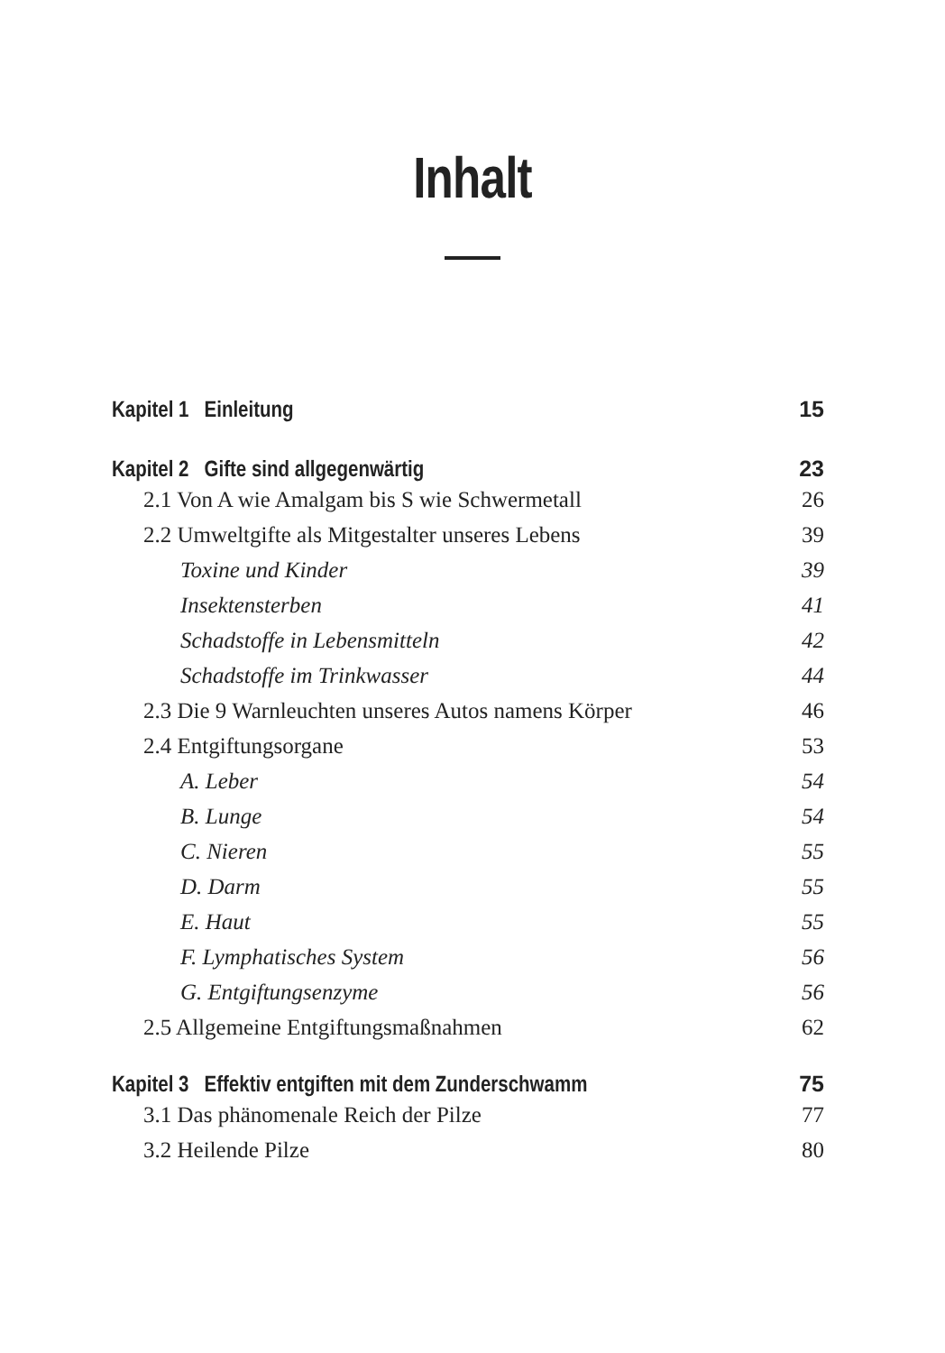Inhalt
Kapitel 1 Einleitung 15
Kapitel 2 Gifte sind allgegenwärtig 23
2.1 Von A wie Amalgam bis S wie Schwermetall 26
2.2 Umweltgifte als Mitgestalter unseres Lebens 39
Toxine und Kinder 39
Insektensterben 41
Schadstoffe in Lebensmitteln 42
Schadstoffe im Trinkwasser 44
2.3 Die 9 Warnleuchten unseres Autos namens Körper 46
2.4 Entgiftungsorgane 53
A. Leber 54
B. Lunge 54
C. Nieren 55
D. Darm 55
E. Haut 55
F. Lymphatisches System 56
G. Entgiftungsenzyme 56
2.5 Allgemeine Entgiftungsmaßnahmen 62
Kapitel 3 Effektiv entgiften mit dem Zunderschwamm 75
3.1 Das phänomenale Reich der Pilze 77
3.2 Heilende Pilze 80